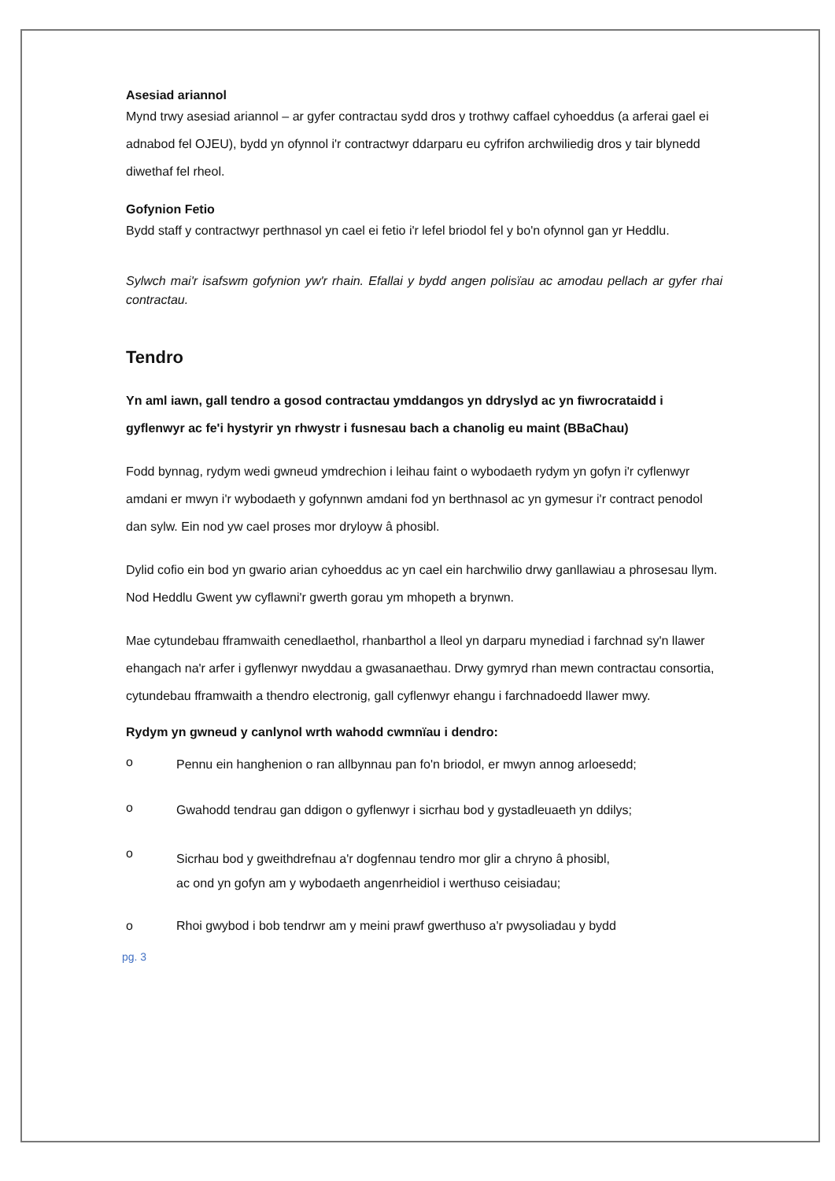Asesiad ariannol
Mynd trwy asesiad ariannol – ar gyfer contractau sydd dros y trothwy caffael cyhoeddus (a arferai gael ei adnabod fel OJEU), bydd yn ofynnol i'r contractwyr ddarparu eu cyfrifon archwiliedig dros y tair blynedd diwethaf fel rheol.
Gofynion Fetio
Bydd staff y contractwyr perthnasol yn cael ei fetio i'r lefel briodol fel y bo'n ofynnol gan yr Heddlu.
Sylwch mai'r isafswm gofynion yw'r rhain. Efallai y bydd angen polisïau ac amodau pellach ar gyfer rhai contractau.
Tendro
Yn aml iawn, gall tendro a gosod contractau ymddangos yn ddryslyd ac yn fiwrocrataidd i gyflenwyr ac fe'i hystyrir yn rhwystr i fusnesau bach a chanolig eu maint (BBaChau)
Fodd bynnag, rydym wedi gwneud ymdrechion i leihau faint o wybodaeth rydym yn gofyn i'r cyflenwyr amdani er mwyn i'r wybodaeth y gofynnwn amdani fod yn berthnasol ac yn gymesur i'r contract penodol dan sylw. Ein nod yw cael proses mor dryloyw â phosibl.
Dylid cofio ein bod yn gwario arian cyhoeddus ac yn cael ein harchwilio drwy ganllawiau a phrosesau llym. Nod Heddlu Gwent yw cyflawni'r gwerth gorau ym mhopeth a brynwn.
Mae cytundebau fframwaith cenedlaethol, rhanbarthol a lleol yn darparu mynediad i farchnad sy'n llawer ehangach na'r arfer i gyflenwyr nwyddau a gwasanaethau. Drwy gymryd rhan mewn contractau consortia, cytundebau fframwaith a thendro electronig, gall cyflenwyr ehangu i farchnadoedd llawer mwy.
Rydym yn gwneud y canlynol wrth wahodd cwmnïau i dendro:
o Pennu ein hanghenion o ran allbynnau pan fo'n briodol, er mwyn annog arloesedd;
o Gwahodd tendrau gan ddigon o gyflenwyr i sicrhau bod y gystadleuaeth yn ddilys;
o Sicrhau bod y gweithdrefnau a'r dogfennau tendro mor glir a chryno â phosibl, ac ond yn gofyn am y wybodaeth angenrheidiol i werthuso ceisiadau;
o Rhoi gwybod i bob tendrwr am y meini prawf gwerthuso a'r pwysoliadau y bydd
pg. 3